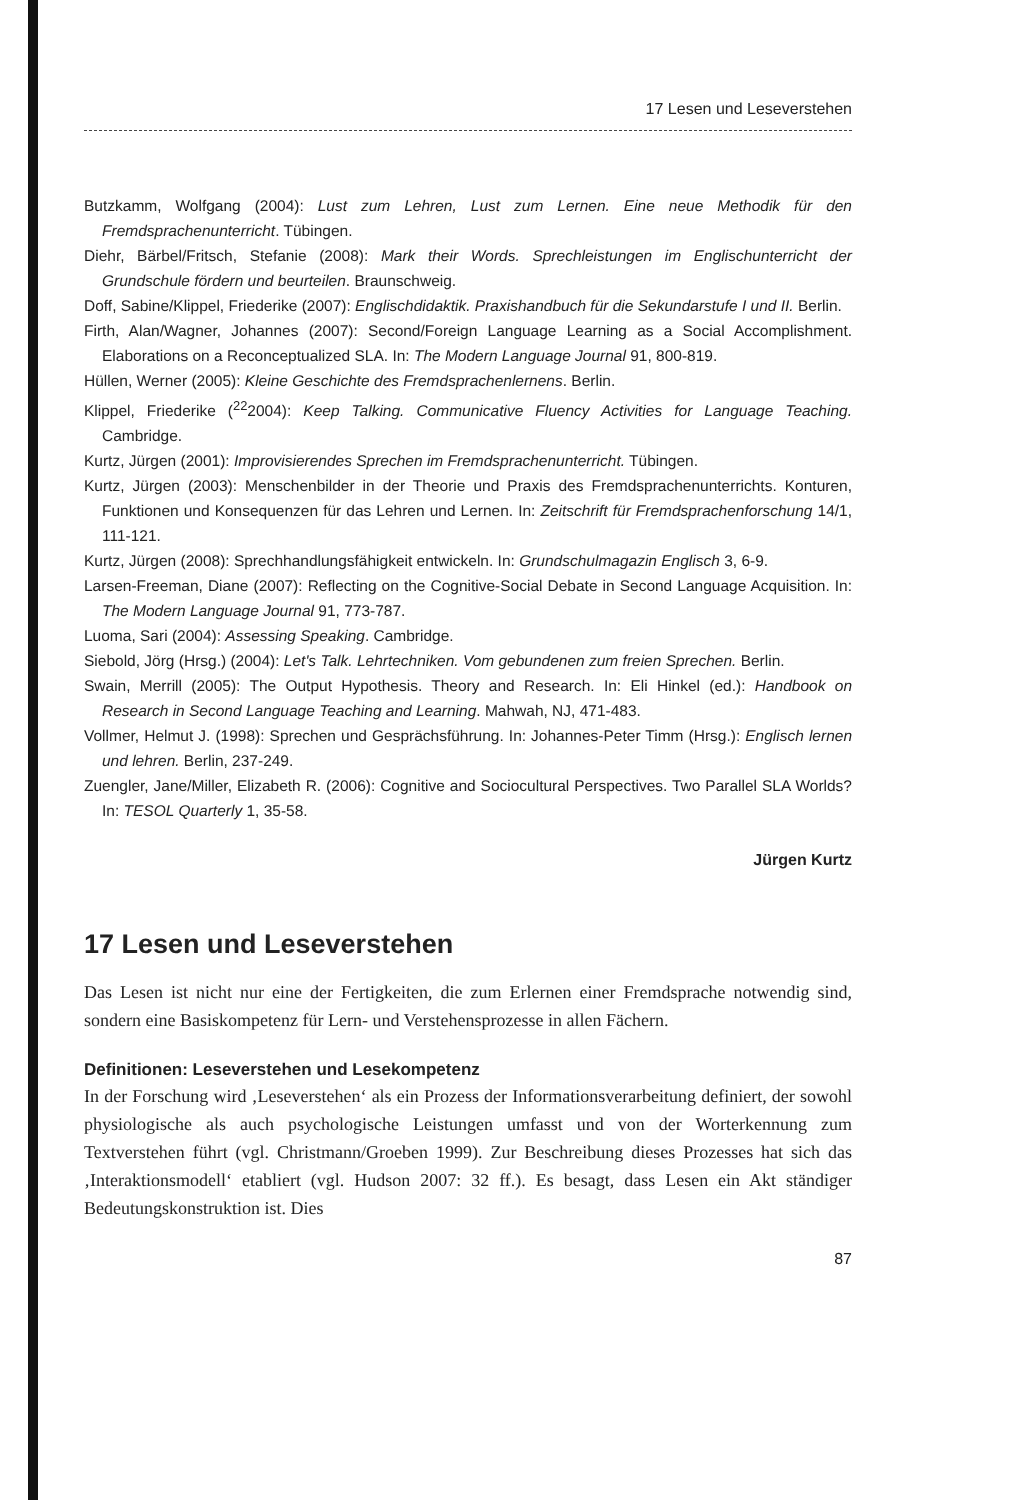17 Lesen und Leseverstehen
Butzkamm, Wolfgang (2004): Lust zum Lehren, Lust zum Lernen. Eine neue Methodik für den Fremdsprachenunterricht. Tübingen.
Diehr, Bärbel/Fritsch, Stefanie (2008): Mark their Words. Sprechleistungen im Englischunterricht der Grundschule fördern und beurteilen. Braunschweig.
Doff, Sabine/Klippel, Friederike (2007): Englischdidaktik. Praxishandbuch für die Sekundarstufe I und II. Berlin.
Firth, Alan/Wagner, Johannes (2007): Second/Foreign Language Learning as a Social Accomplishment. Elaborations on a Reconceptualized SLA. In: The Modern Language Journal 91, 800-819.
Hüllen, Werner (2005): Kleine Geschichte des Fremdsprachenlernens. Berlin.
Klippel, Friederike (<sup>22</sup>2004): Keep Talking. Communicative Fluency Activities for Language Teaching. Cambridge.
Kurtz, Jürgen (2001): Improvisierendes Sprechen im Fremdsprachenunterricht. Tübingen.
Kurtz, Jürgen (2003): Menschenbilder in der Theorie und Praxis des Fremdsprachenunterrichts. Konturen, Funktionen und Konsequenzen für das Lehren und Lernen. In: Zeitschrift für Fremdsprachenforschung 14/1, 111-121.
Kurtz, Jürgen (2008): Sprechhandlungsfähigkeit entwickeln. In: Grundschulmagazin Englisch 3, 6-9.
Larsen-Freeman, Diane (2007): Reflecting on the Cognitive-Social Debate in Second Language Acquisition. In: The Modern Language Journal 91, 773-787.
Luoma, Sari (2004): Assessing Speaking. Cambridge.
Siebold, Jörg (Hrsg.) (2004): Let's Talk. Lehrtechniken. Vom gebundenen zum freien Sprechen. Berlin.
Swain, Merrill (2005): The Output Hypothesis. Theory and Research. In: Eli Hinkel (ed.): Handbook on Research in Second Language Teaching and Learning. Mahwah, NJ, 471-483.
Vollmer, Helmut J. (1998): Sprechen und Gesprächsführung. In: Johannes-Peter Timm (Hrsg.): Englisch lernen und lehren. Berlin, 237-249.
Zuengler, Jane/Miller, Elizabeth R. (2006): Cognitive and Sociocultural Perspectives. Two Parallel SLA Worlds? In: TESOL Quarterly 1, 35-58.
Jürgen Kurtz
17 Lesen und Leseverstehen
Das Lesen ist nicht nur eine der Fertigkeiten, die zum Erlernen einer Fremdsprache notwendig sind, sondern eine Basiskompetenz für Lern- und Verstehensprozesse in allen Fächern.
Definitionen: Leseverstehen und Lesekompetenz
In der Forschung wird ‚Leseverstehen‘ als ein Prozess der Informationsverarbeitung definiert, der sowohl physiologische als auch psychologische Leistungen umfasst und von der Worterkennung zum Textverstehen führt (vgl. Christmann/Groeben 1999). Zur Beschreibung dieses Prozesses hat sich das ‚Interaktionsmodell‘ etabliert (vgl. Hudson 2007: 32 ff.). Es besagt, dass Lesen ein Akt ständiger Bedeutungskonstruktion ist. Dies
87